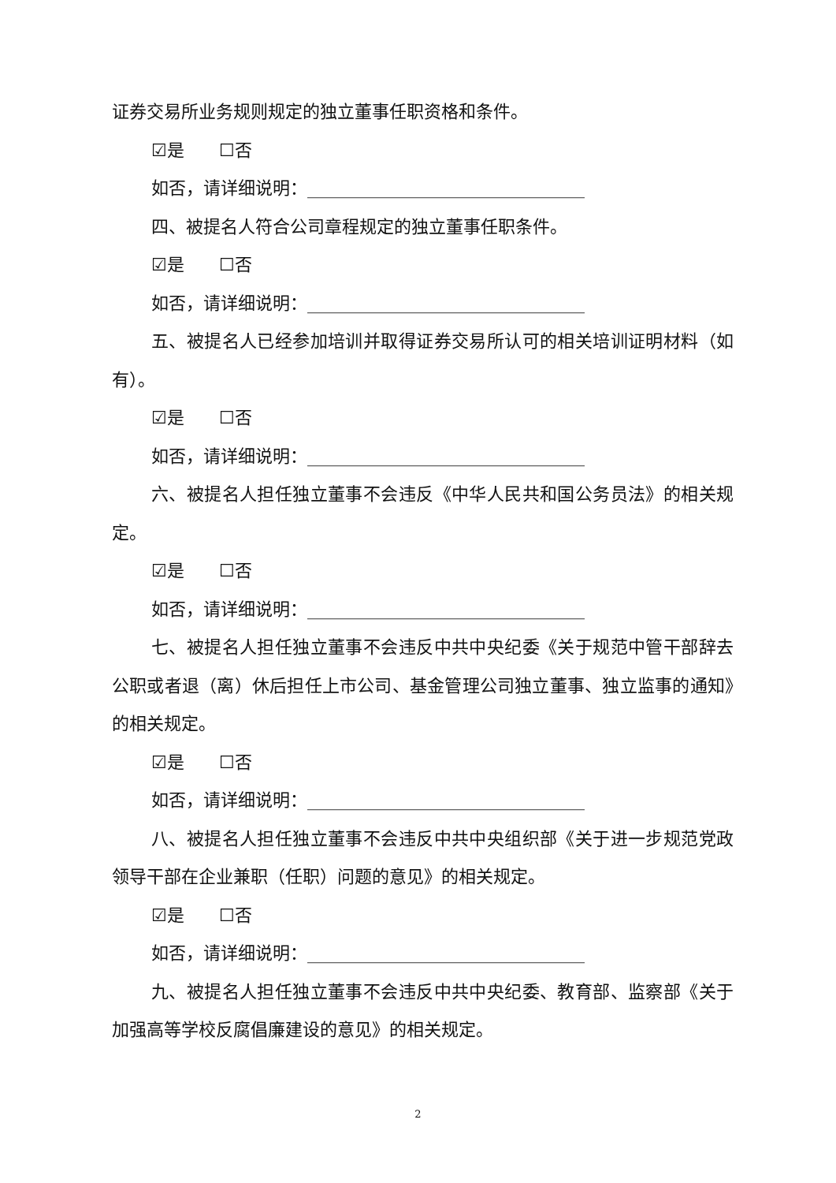证券交易所业务规则规定的独立董事任职资格和条件。
☑是　　☐否
如否，请详细说明：________________________________
四、被提名人符合公司章程规定的独立董事任职条件。
☑是　　☐否
如否，请详细说明：________________________________
五、被提名人已经参加培训并取得证券交易所认可的相关培训证明材料（如有）。
☑是　　☐否
如否，请详细说明：________________________________
六、被提名人担任独立董事不会违反《中华人民共和国公务员法》的相关规定。
☑是　　☐否
如否，请详细说明：________________________________
七、被提名人担任独立董事不会违反中共中央纪委《关于规范中管干部辞去公职或者退（离）休后担任上市公司、基金管理公司独立董事、独立监事的通知》的相关规定。
☑是　　☐否
如否，请详细说明：________________________________
八、被提名人担任独立董事不会违反中共中央组织部《关于进一步规范党政领导干部在企业兼职（任职）问题的意见》的相关规定。
☑是　　☐否
如否，请详细说明：________________________________
九、被提名人担任独立董事不会违反中共中央纪委、教育部、监察部《关于加强高等学校反腐倡廉建设的意见》的相关规定。
2